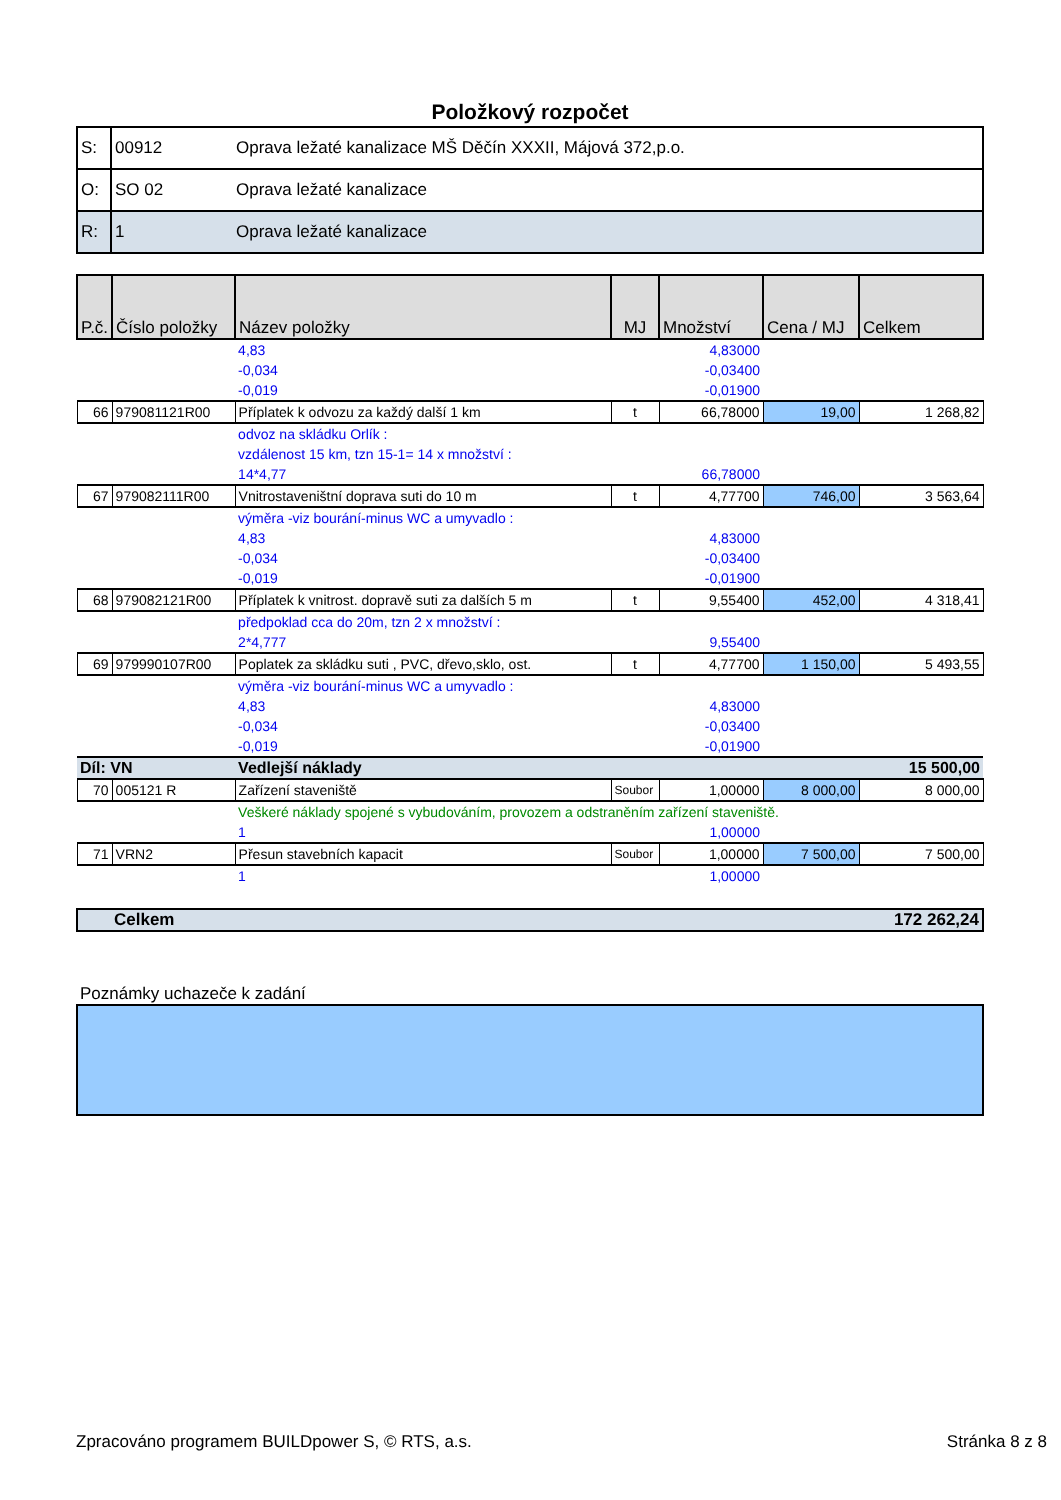Položkový rozpočet
| S: | 00912 | Oprava ležaté kanalizace MŠ Děčín XXXII, Májová 372,p.o. |
| O: | SO 02 | Oprava ležaté kanalizace |
| R: | 1 | Oprava ležaté kanalizace |
| P.č. | Číslo položky | Název položky | MJ | Množství | Cena / MJ | Celkem |
| --- | --- | --- | --- | --- | --- | --- |
| | | 4,83 | | 4,83000 | | |
| | | -0,034 | | -0,03400 | | |
| | | -0,019 | | -0,01900 | | |
| 66 | 979081121R00 | Příplatek k odvozu za každý další 1 km | t | 66,78000 | 19,00 | 1 268,82 |
| | | odvoz na skládku Orlík : | | | | |
| | | vzdálenost 15 km, tzn 15-1= 14 x množství : | | | | |
| | | 14*4,77 | | 66,78000 | | |
| 67 | 979082111R00 | Vnitrostaveništní doprava suti do 10 m | t | 4,77700 | 746,00 | 3 563,64 |
| | | výměra -viz bourání-minus WC a umyvadlo : | | | | |
| | | 4,83 | | 4,83000 | | |
| | | -0,034 | | -0,03400 | | |
| | | -0,019 | | -0,01900 | | |
| 68 | 979082121R00 | Příplatek k vnitrost. dopravě suti za dalších 5 m | t | 9,55400 | 452,00 | 4 318,41 |
| | | předpoklad cca do 20m, tzn 2 x množství : | | | | |
| | | 2*4,777 | | 9,55400 | | |
| 69 | 979990107R00 | Poplatek za skládku suti , PVC, dřevo,sklo, ost. | t | 4,77700 | 1 150,00 | 5 493,55 |
| | | výměra -viz bourání-minus WC a umyvadlo : | | | | |
| | | 4,83 | | 4,83000 | | |
| | | -0,034 | | -0,03400 | | |
| | | -0,019 | | -0,01900 | | |
| Díl: VN | | Vedlejší náklady | | | | 15 500,00 |
| 70 | 005121 R | Zařízení staveniště | Soubor | 1,00000 | 8 000,00 | 8 000,00 |
| | | Veškeré náklady spojené s vybudováním, provozem a odstraněním zařízení staveniště. | | | | |
| | | 1 | | 1,00000 | | |
| 71 | VRN2 | Přesun stavebních kapacit | Soubor | 1,00000 | 7 500,00 | 7 500,00 |
| | | 1 | | 1,00000 | | |
Celkem 172 262,24
Poznámky uchazeče k zadání
Zpracováno programem BUILDpower S, © RTS, a.s. Stránka 8 z 8